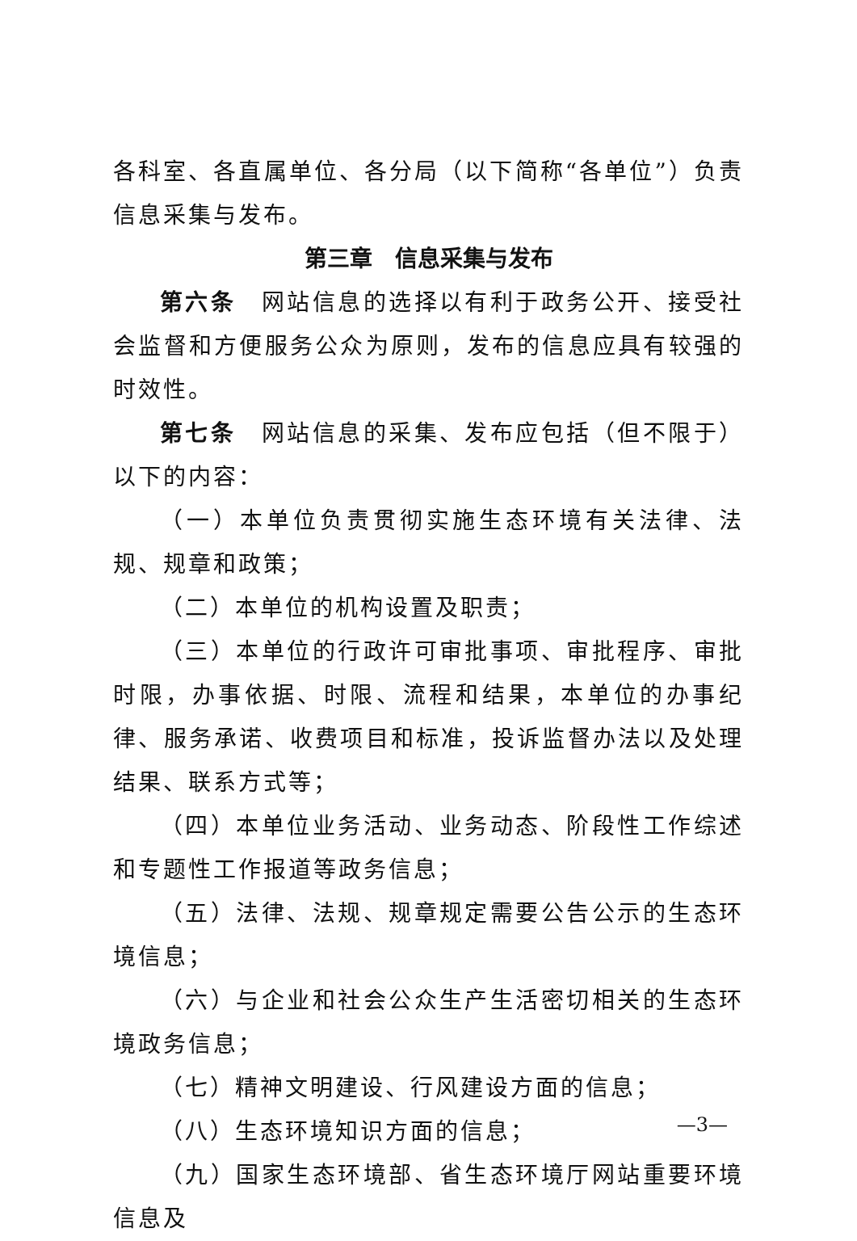各科室、各直属单位、各分局（以下简称“各单位”）负责信息采集与发布。
第三章　信息采集与发布
第六条　网站信息的选择以有利于政务公开、接受社会监督和方便服务公众为原则，发布的信息应具有较强的时效性。
第七条　网站信息的采集、发布应包括（但不限于）以下的内容：
（一）本单位负责贯彻实施生态环境有关法律、法规、规章和政策；
（二）本单位的机构设置及职责；
（三）本单位的行政许可审批事项、审批程序、审批时限，办事依据、时限、流程和结果，本单位的办事纪律、服务承诺、收费项目和标准，投诉监督办法以及处理结果、联系方式等；
（四）本单位业务活动、业务动态、阶段性工作综述和专题性工作报道等政务信息；
（五）法律、法规、规章规定需要公告公示的生态环境信息；
（六）与企业和社会公众生产生活密切相关的生态环境政务信息；
（七）精神文明建设、行风建设方面的信息；
（八）生态环境知识方面的信息；
（九）国家生态环境部、省生态环境厅网站重要环境信息及
—3—